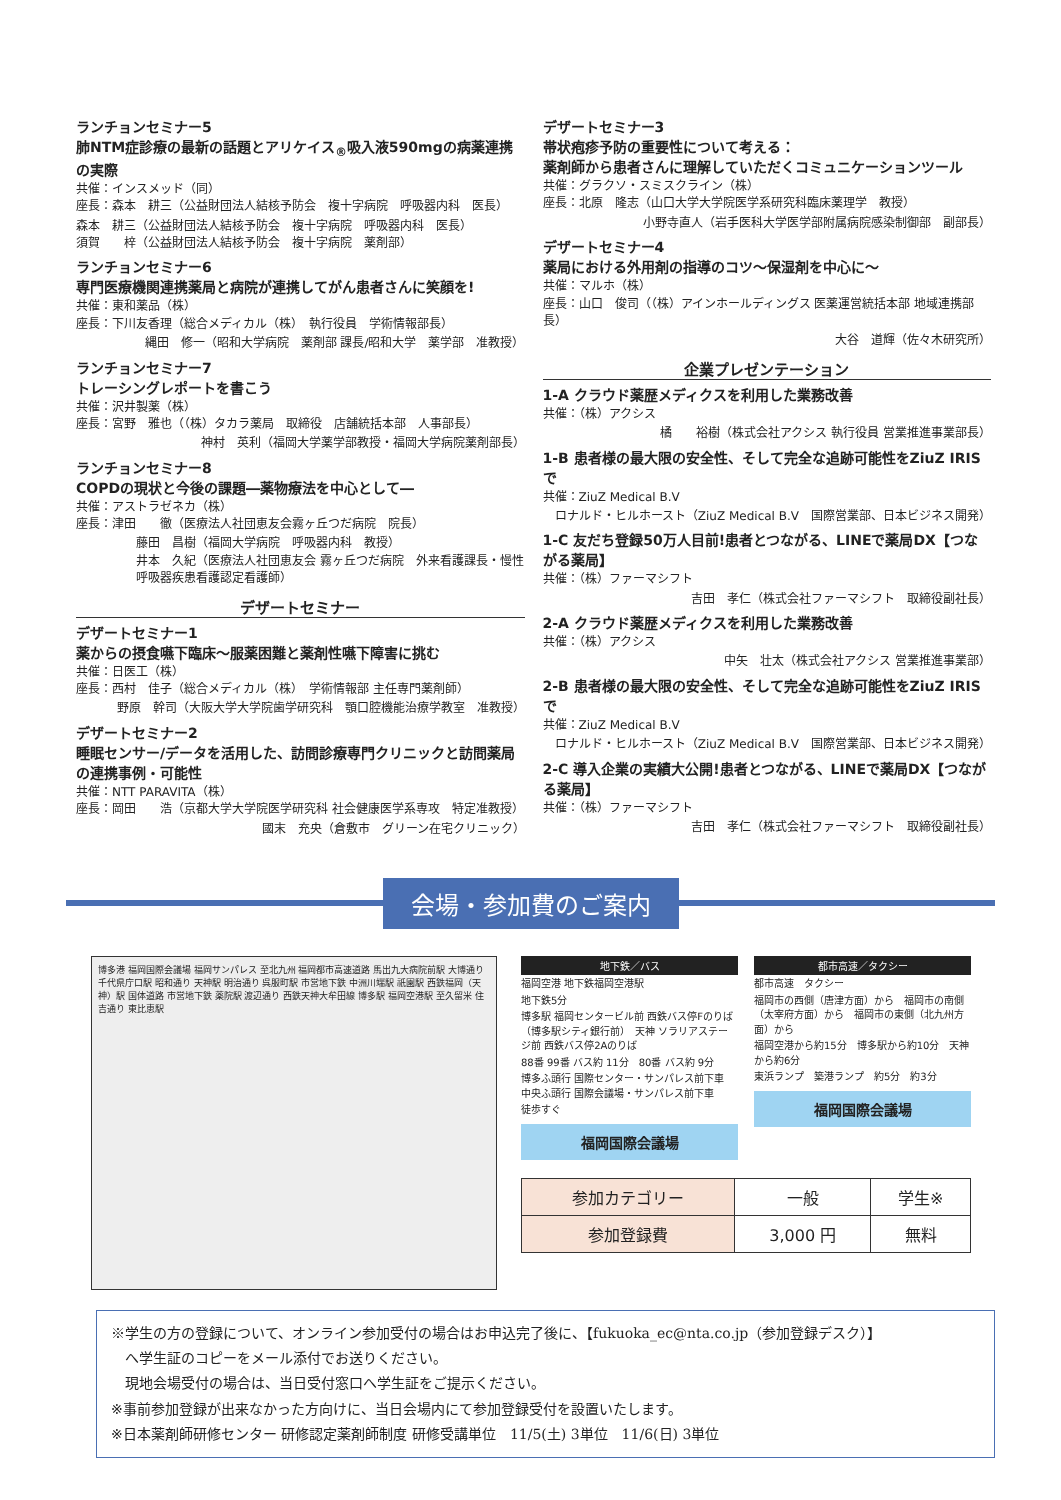ランチョンセミナー5
肺NTM症診療の最新の話題とアリケイス<sub>®</sub>吸入液590mgの病薬連携の実際
共催：インスメッド（同）
座長：森本　耕三（公益財団法人結核予防会　複十字病院　呼吸器内科　医長）
森本　耕三（公益財団法人結核予防会　複十字病院　呼吸器内科　医長）
須賀　　梓（公益財団法人結核予防会　複十字病院　薬剤部）
ランチョンセミナー6
専門医療機関連携薬局と病院が連携してがん患者さんに笑顔を!
共催：東和薬品（株）
座長：下川友香理（総合メディカル（株）　執行役員　学術情報部長）
縄田　修一（昭和大学病院　薬剤部 課長/昭和大学　薬学部　准教授）
ランチョンセミナー7
トレーシングレポートを書こう
共催：沢井製薬（株）
座長：宮野　雅也（（株）タカラ薬局　取締役　店舗統括本部　人事部長）
神村　英利（福岡大学薬学部教授・福岡大学病院薬剤部長）
ランチョンセミナー8
COPDの現状と今後の課題―薬物療法を中心として―
共催：アストラゼネカ（株）
座長：津田　　徹（医療法人社団恵友会霧ヶ丘つだ病院　院長）
藤田　昌樹（福岡大学病院　呼吸器内科　教授）
井本　久紀（医療法人社団恵友会 霧ヶ丘つだ病院　外来看護課長・慢性呼吸器疾患看護認定看護師）
デザートセミナー
デザートセミナー1
薬からの摂食嚥下臨床～服薬困難と薬剤性嚥下障害に挑む
共催：日医工（株）
座長：西村　佳子（総合メディカル（株）　学術情報部 主任専門薬剤師）
野原　幹司（大阪大学大学院歯学研究科　顎口腔機能治療学教室　准教授）
デザートセミナー2
睡眠センサー/データを活用した、訪問診療専門クリニックと訪問薬局の連携事例・可能性
共催：NTT PARAVITA（株）
座長：岡田　　浩（京都大学大学院医学研究科 社会健康医学系専攻　特定准教授）
國末　充央（倉敷市　グリーン在宅クリニック）
デザートセミナー3
帯状疱疹予防の重要性について考える：
薬剤師から患者さんに理解していただくコミュニケーションツール
共催：グラクソ・スミスクライン（株）
座長：北原　隆志（山口大学大学院医学系研究科臨床薬理学　教授）
小野寺直人（岩手医科大学医学部附属病院感染制御部　副部長）
デザートセミナー4
薬局における外用剤の指導のコツ～保湿剤を中心に～
共催：マルホ（株）
座長：山口　俊司（（株）アインホールディングス 医薬運営統括本部 地域連携部長）
大谷　道輝（佐々木研究所）
企業プレゼンテーション
1-A クラウド薬歴メディクスを利用した業務改善
共催：（株）アクシス
橘　　裕樹（株式会社アクシス 執行役員 営業推進事業部長）
1-B 患者様の最大限の安全性、そして完全な追跡可能性をZiuZ IRISで
共催：ZiuZ Medical B.V
ロナルド・ヒルホースト（ZiuZ Medical B.V　国際営業部、日本ビジネス開発）
1-C 友だち登録50万人目前!患者とつながる、LINEで薬局DX【つながる薬局】
共催：（株）ファーマシフト
吉田　孝仁（株式会社ファーマシフト　取締役副社長）
2-A クラウド薬歴メディクスを利用した業務改善
共催：（株）アクシス
中矢　壮太（株式会社アクシス 営業推進事業部）
2-B 患者様の最大限の安全性、そして完全な追跡可能性をZiuZ IRISで
共催：ZiuZ Medical B.V
ロナルド・ヒルホースト（ZiuZ Medical B.V　国際営業部、日本ビジネス開発）
2-C 導入企業の実績大公開!患者とつながる、LINEで薬局DX【つながる薬局】
共催：（株）ファーマシフト
吉田　孝仁（株式会社ファーマシフト　取締役副社長）
会場・参加費のご案内
博多港 福岡国際会議場 福岡サンパレス 至北九州 福岡都市高速道路 馬出九大病院前駅 大博通り 千代県庁口駅 昭和通り 天神駅 明治通り 呉服町駅 市営地下鉄 中洲川端駅 祇園駅 西鉄福岡（天神）駅 国体道路 市営地下鉄 薬院駅 渡辺通り 西鉄天神大牟田線 博多駅 福岡空港駅 至久留米 住吉通り 東比恵駅
地下鉄／バス
福岡空港 地下鉄福岡空港駅
地下鉄5分
博多駅 福岡センタービル前 西鉄バス停Fのりば（博多駅シティ銀行前）　天神 ソラリアステージ前 西鉄バス停2Aのりば
88番 99番 バス約 11分　80番 バス約 9分
博多ふ頭行 国際センター・サンパレス前下車　中央ふ頭行 国際会議場・サンパレス前下車
徒歩すぐ
福岡国際会議場
都市高速／タクシー
都市高速　タクシー
福岡市の西側（唐津方面）から　福岡市の南側（太宰府方面）から　福岡市の東側（北九州方面）から
福岡空港から約15分　博多駅から約10分　天神から約6分
東浜ランプ　築港ランプ　約5分　約3分
福岡国際会議場
| 参加カテゴリー | 一般 | 学生※ |
| --- | --- | --- |
| 参加登録費 | 3,000 円 | 無料 |
※学生の方の登録について、オンライン参加受付の場合はお申込完了後に、【fukuoka_ec@nta.co.jp（参加登録デスク）】
　へ学生証のコピーをメール添付でお送りください。
　現地会場受付の場合は、当日受付窓口へ学生証をご提示ください。
※事前参加登録が出来なかった方向けに、当日会場内にて参加登録受付を設置いたします。
※日本薬剤師研修センター 研修認定薬剤師制度 研修受講単位　11/5(土) 3単位　11/6(日) 3単位